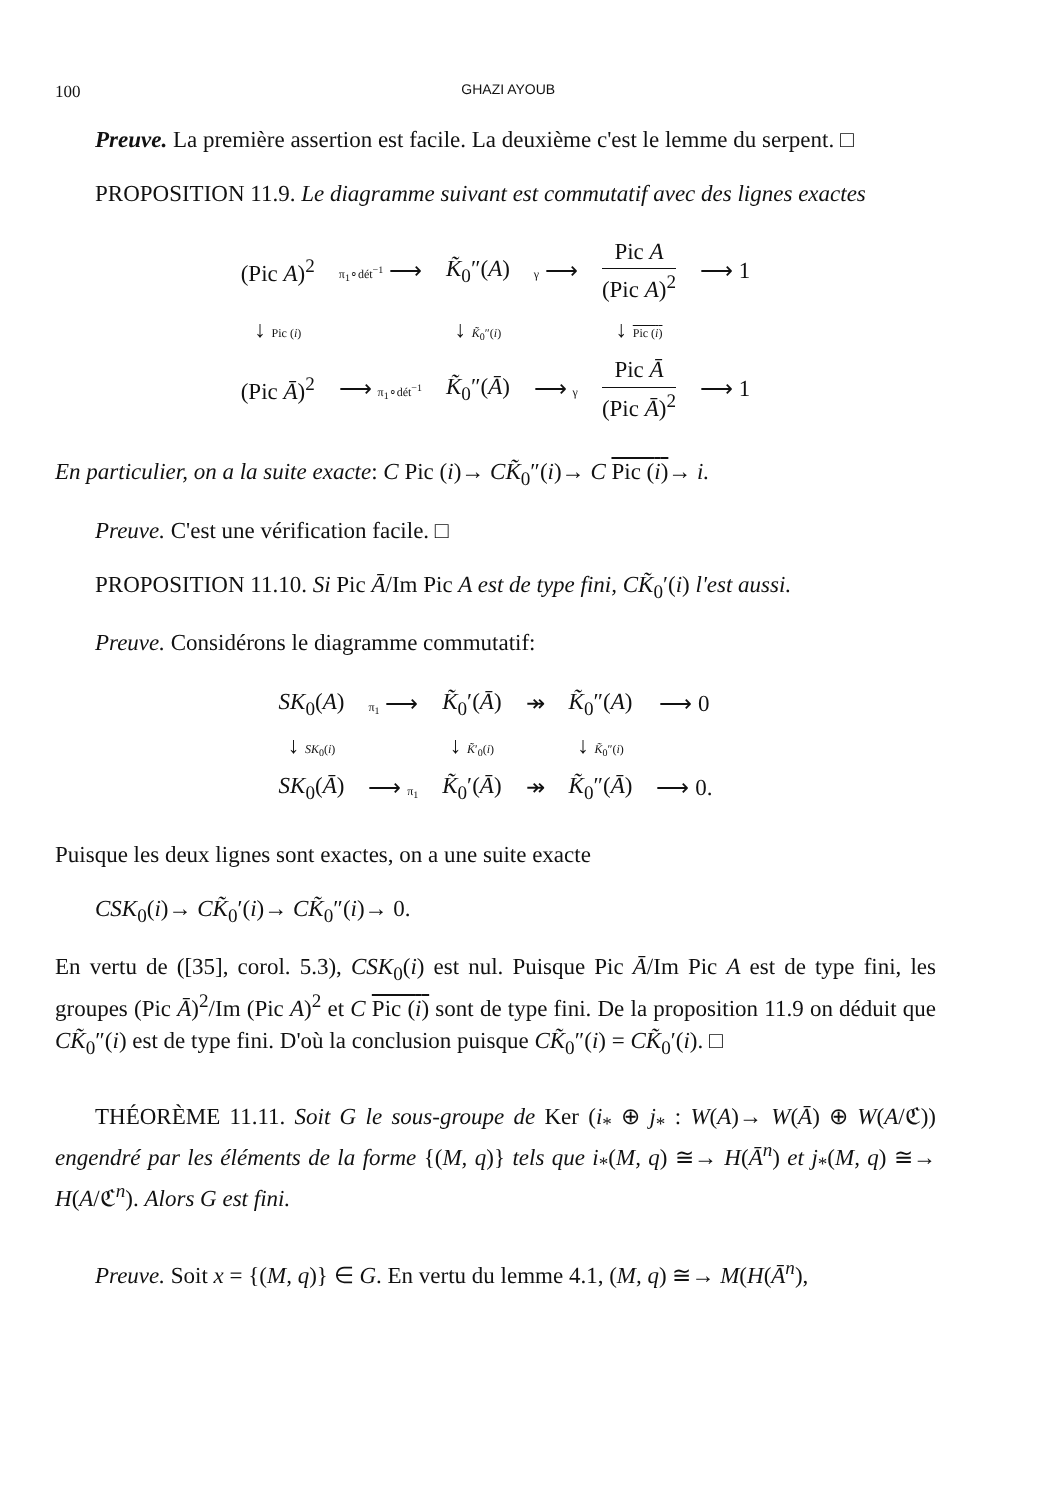100 GHAZI AYOUB
Preuve. La première assertion est facile. La deuxième c'est le lemme du serpent. □
PROPOSITION 11.9. Le diagramme suivant est commutatif avec des lignes exactes
| (Pic A )<sup>2</sup> | π<sub>1</sub>∘dét<sup>−1</sup> ⟶ | K̃<sub>0</sub>″( A ) | γ ⟶ | Pic A (Pic A )<sup>2</sup> | ⟶ 1 |
| ↓ Pic ( i ) | | ↓ K̃<sub>0</sub>″( i ) | | ↓ Pic ( i ) | |
| (Pic Ā )<sup>2</sup> | ⟶ π<sub>1</sub>∘dét<sup>−1</sup> | K̃<sub>0</sub>″( Ā ) | ⟶ γ | Pic Ā (Pic Ā )<sup>2</sup> | ⟶ 1 |
En particulier, on a la suite exacte: C Pic (i)→ CK̃<sub>0</sub>″(i)→ C Pic (i)→ i.
Preuve. C'est une vérification facile. □
PROPOSITION 11.10. Si Pic Ā/Im Pic A est de type fini, CK̃<sub>0</sub>′(i) l'est aussi.
Preuve. Considérons le diagramme commutatif:
| SK<sub>0</sub>( A ) | π<sub>1</sub> ⟶ | K̃<sub>0</sub>′( Ā ) | ↠ | K̃<sub>0</sub>″( A ) | ⟶ 0 |
| ↓ SK<sub>0</sub>( i ) | | ↓ K̃ ′<sub>0</sub>( i ) | | ↓ K̃<sub>0</sub>″( i ) | |
| SK<sub>0</sub>( Ā ) | ⟶ π<sub>1</sub> | K̃<sub>0</sub>′( Ā ) | ↠ | K̃<sub>0</sub>″( Ā ) | ⟶ 0. |
Puisque les deux lignes sont exactes, on a une suite exacte
CSK<sub>0</sub>(i)→ CK̃<sub>0</sub>′(i)→ CK̃<sub>0</sub>″(i)→ 0.
En vertu de ([35], corol. 5.3), CSK<sub>0</sub>(i) est nul. Puisque Pic Ā/Im Pic A est de type fini, les groupes (Pic Ā)<sup>2</sup>/Im (Pic A)<sup>2</sup> et C Pic (i) sont de type fini. De la proposition 11.9 on déduit que CK̃<sub>0</sub>″(i) est de type fini. D'où la conclusion puisque CK̃<sub>0</sub>″(i) = CK̃<sub>0</sub>′(i). □
THÉORÈME 11.11. Soit G le sous-groupe de Ker (i<sub>*</sub> ⊕ j<sub>*</sub> : W(A)→ W(Ā) ⊕ W(A/ℭ)) engendré par les éléments de la forme {(M, q)} tels que i<sub>*</sub>(M, q) ≅→ H(Ā<sup>n</sup>) et j<sub>*</sub>(M, q) ≅→ H(A/ℭ<sup>n</sup>). Alors G est fini.
Preuve. Soit x = {(M, q)} ∈ G. En vertu du lemme 4.1, (M, q) ≅→ M(H(Ā<sup>n</sup>),